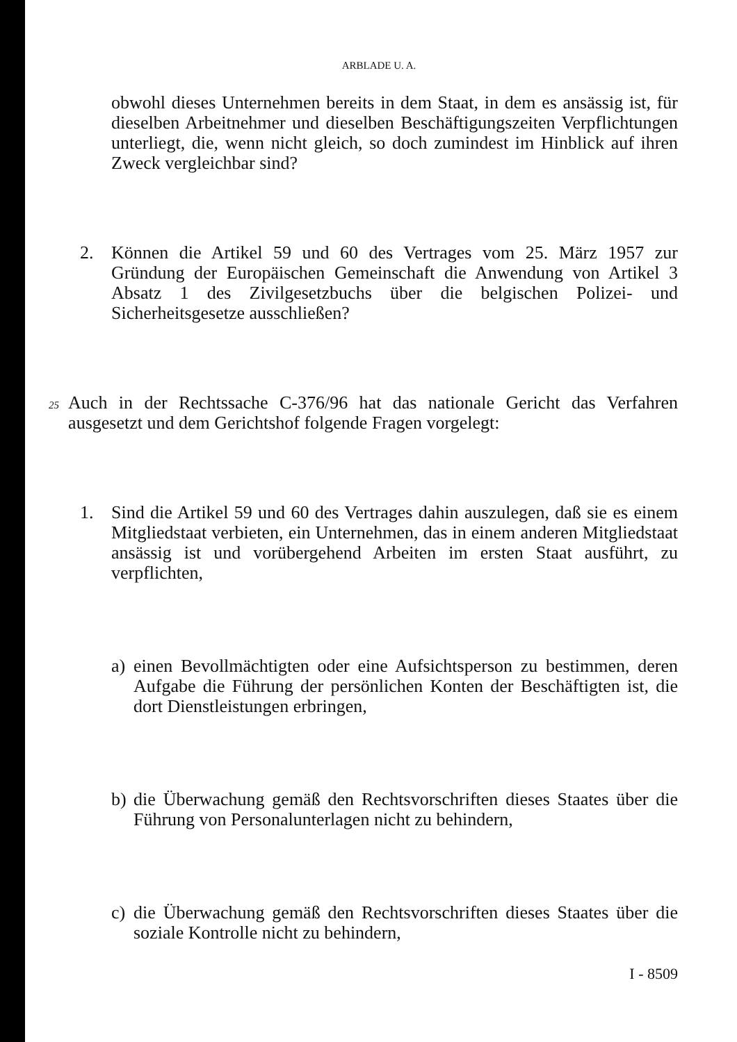ARBLADE U. A.
obwohl dieses Unternehmen bereits in dem Staat, in dem es ansässig ist, für dieselben Arbeitnehmer und dieselben Beschäftigungszeiten Verpflichtungen unterliegt, die, wenn nicht gleich, so doch zumindest im Hinblick auf ihren Zweck vergleichbar sind?
2. Können die Artikel 59 und 60 des Vertrages vom 25. März 1957 zur Gründung der Europäischen Gemeinschaft die Anwendung von Artikel 3 Absatz 1 des Zivilgesetzbuchs über die belgischen Polizei- und Sicherheitsgesetze ausschließen?
25
Auch in der Rechtssache C-376/96 hat das nationale Gericht das Verfahren ausgesetzt und dem Gerichtshof folgende Fragen vorgelegt:
1. Sind die Artikel 59 und 60 des Vertrages dahin auszulegen, daß sie es einem Mitgliedstaat verbieten, ein Unternehmen, das in einem anderen Mitgliedstaat ansässig ist und vorübergehend Arbeiten im ersten Staat ausführt, zu verpflichten,
a) einen Bevollmächtigten oder eine Aufsichtsperson zu bestimmen, deren Aufgabe die Führung der persönlichen Konten der Beschäftigten ist, die dort Dienstleistungen erbringen,
b) die Überwachung gemäß den Rechtsvorschriften dieses Staates über die Führung von Personalunterlagen nicht zu behindern,
c) die Überwachung gemäß den Rechtsvorschriften dieses Staates über die soziale Kontrolle nicht zu behindern,
I - 8509